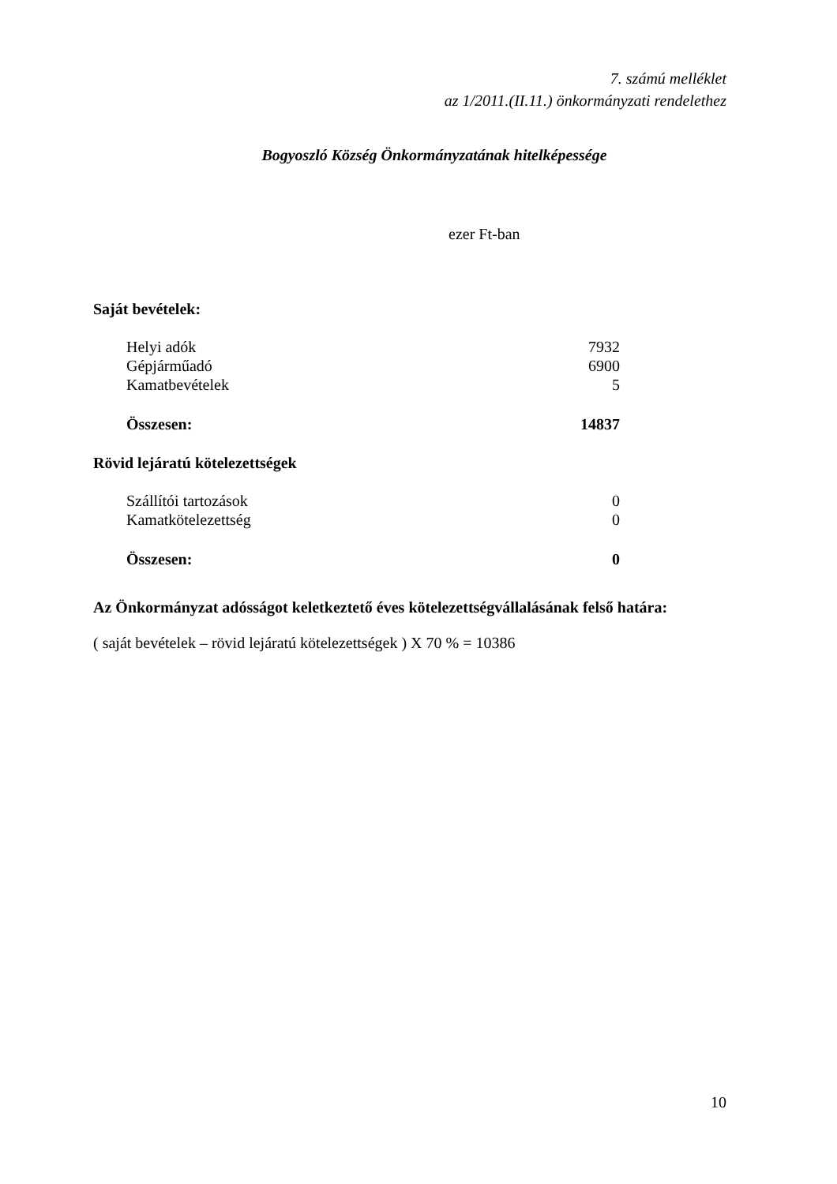7. számú melléklet
az 1/2011.(II.11.) önkormányzati rendelethez
Bogyoszló Község Önkormányzatának hitelképessége
ezer Ft-ban
Saját bevételek:
| Helyi adók | 7932 |
| Gépjárműadó | 6900 |
| Kamatbevételek | 5 |
| Összesen: | 14837 |
Rövid lejáratú kötelezettségek
| Szállítói tartozások | 0 |
| Kamatkötelezettség | 0 |
| Összesen: | 0 |
Az Önkormányzat adósságot keletkeztető éves kötelezettségvállalásának felső határa:
( saját bevételek – rövid lejáratú kötelezettségek ) X 70 % = 10386
10